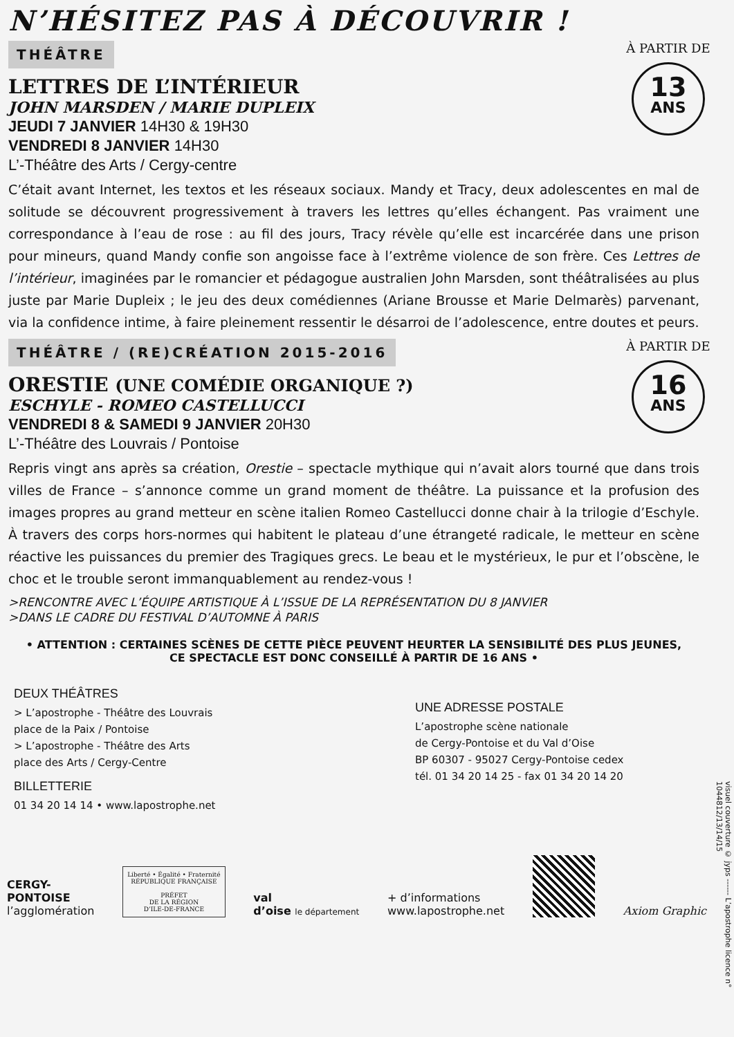N’HÉSITEZ PAS À DÉCOUVRIR !
THÉÂTRE
À PARTIR DE
13
ANS
LETTRES DE L’INTÉRIEUR
JOHN MARSDEN / MARIE DUPLEIX
JEUDI 7 JANVIER 14H30 & 19H30
VENDREDI 8 JANVIER 14H30
L’-Théâtre des Arts / Cergy-centre
C’était avant Internet, les textos et les réseaux sociaux. Mandy et Tracy, deux adolescentes en mal de solitude se découvrent progressivement à travers les lettres qu’elles échangent. Pas vraiment une correspondance à l’eau de rose : au fil des jours, Tracy révèle qu’elle est incarcérée dans une prison pour mineurs, quand Mandy confie son angoisse face à l’extrême violence de son frère. Ces Lettres de l’intérieur, imaginées par le romancier et pédagogue australien John Marsden, sont théâtralisées au plus juste par Marie Dupleix ; le jeu des deux comédiennes (Ariane Brousse et Marie Delmarès) parvenant, via la confidence intime, à faire pleinement ressentir le désarroi de l’adolescence, entre doutes et peurs.
THÉÂTRE / (RE)CRÉATION 2015-2016
À PARTIR DE
16
ANS
ORESTIE (UNE COMÉDIE ORGANIQUE ?)
ESCHYLE - ROMEO CASTELLUCCI
VENDREDI 8 & SAMEDI 9 JANVIER 20H30
L’-Théâtre des Louvrais / Pontoise
Repris vingt ans après sa création, Orestie – spectacle mythique qui n’avait alors tourné que dans trois villes de France – s’annonce comme un grand moment de théâtre. La puissance et la profusion des images propres au grand metteur en scène italien Romeo Castellucci donne chair à la trilogie d’Eschyle. À travers des corps hors-normes qui habitent le plateau d’une étrangeté radicale, le metteur en scène réactive les puissances du premier des Tragiques grecs. Le beau et le mystérieux, le pur et l’obscène, le choc et le trouble seront immanquablement au rendez-vous !
>RENCONTRE AVEC L’ÉQUIPE ARTISTIQUE À L’ISSUE DE LA REPRÉSENTATION DU 8 JANVIER
>DANS LE CADRE DU FESTIVAL D’AUTOMNE À PARIS
• ATTENTION : CERTAINES SCÈNES DE CETTE PIÈCE PEUVENT HEURTER LA SENSIBILITÉ DES PLUS JEUNES,
CE SPECTACLE EST DONC CONSEILLÉ À PARTIR DE 16 ANS •
DEUX THÉÂTRES
> L’apostrophe - Théâtre des Louvrais
place de la Paix / Pontoise
> L’apostrophe - Théâtre des Arts
place des Arts / Cergy-Centre
BILLETTERIE
01 34 20 14 14 • www.lapostrophe.net
UNE ADRESSE POSTALE
L’apostrophe scène nationale
de Cergy-Pontoise et du Val d’Oise
BP 60307 - 95027 Cergy-Pontoise cedex
tél. 01 34 20 14 25 - fax 01 34 20 14 20
CERGY-
PONTOISE
l’agglomération
Liberté • Égalité • Fraternité
RÉPUBLIQUE FRANÇAISE
PRÉFET
DE LA RÉGION
D’ILE-DE-FRANCE
val
d’oise le département
+ d’informations
www.lapostrophe.net
Axiom Graphic
visuel couverture © jyps ------ L’apostrophe licence n° 1044812/13/14/15